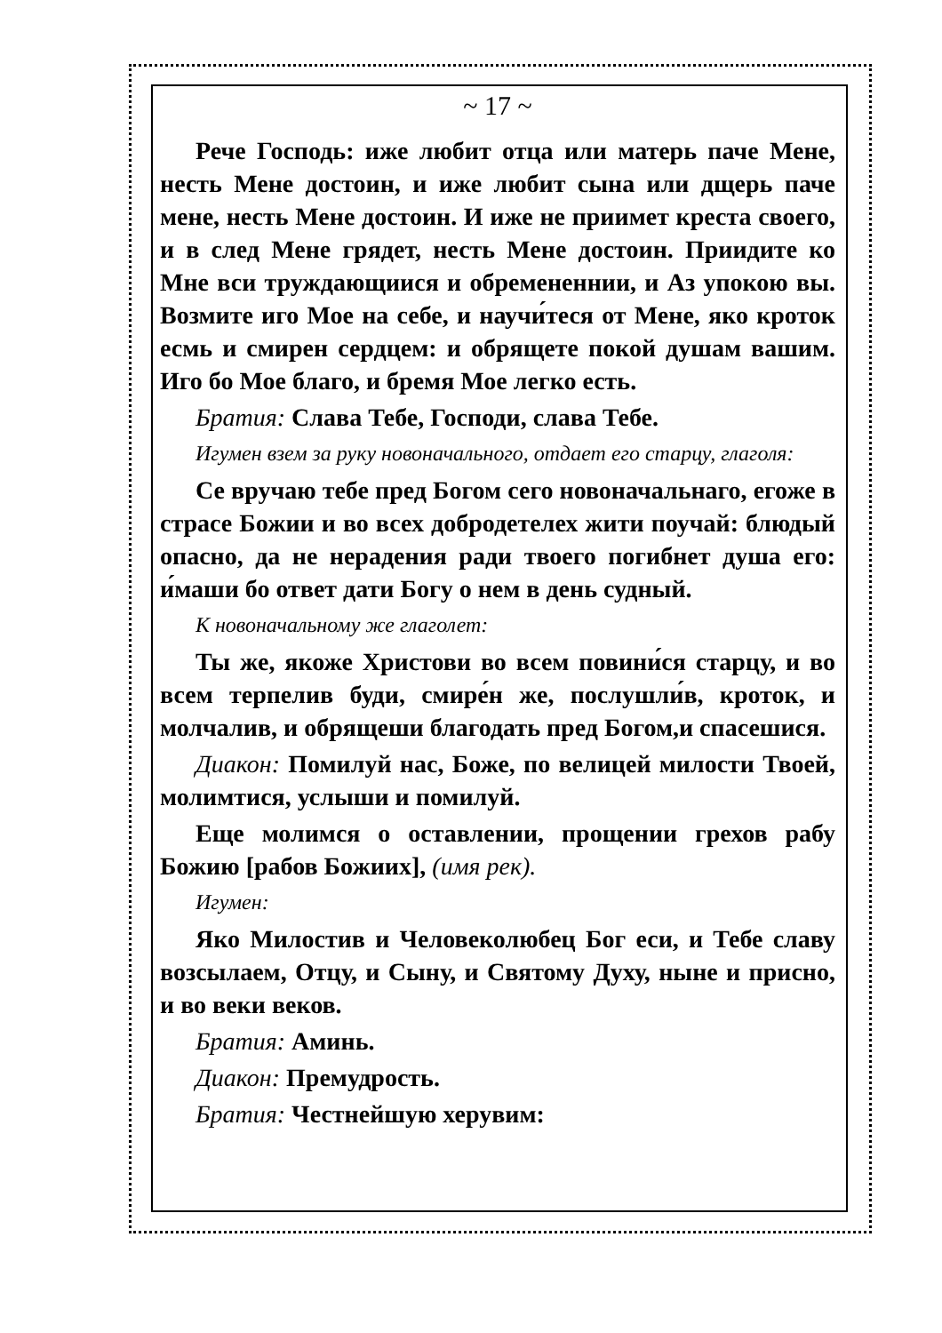~ 17 ~
Рече Господь: иже любит отца или матерь паче Мене, несть Мене достоин, и иже любит сына или дщерь паче мене, несть Мене достоин. И иже не приимет креста своего, и в след Мене грядет, несть Мене достоин. Приидите ко Мне вси труждающиися и обремененнии, и Аз упокою вы. Возмите иго Мое на себе, и научи́теся от Мене, яко кроток есмь и смирен сердцем: и обрящете покой душам вашим. Иго бо Мое благо, и бремя Мое легко есть.
Братия: Слава Тебе, Господи, слава Тебе.
Игумен взем за руку новоначального, отдает его старцу, глаголя:
Се вручаю тебе пред Богом сего новоначальнаго, егоже в страсе Божии и во всех добродетелех жити поучай: блюдый опасно, да не нерадения ради твоего погибнет душа его: и́маши бо ответ дати Богу о нем в день судный.
К новоначальному же глаголет:
Ты же, якоже Христови во всем повини́ся старцу, и во всем терпелив буди, смире́н же, послушли́в, кроток, и молчалив, и обрящеши благодать пред Богом,и спасешися.
Диакон: Помилуй нас, Боже, по велицей милости Твоей, молимтися, услыши и помилуй.
Еще молимся о оставлении, прощении грехов рабу Божию [рабов Божиих], (имя рек).
Игумен:
Яко Милостив и Человеколюбец Бог еси, и Тебе славу возсылаем, Отцу, и Сыну, и Святому Духу, ныне и присно, и во веки веков.
Братия: Аминь.
Диакон: Премудрость.
Братия: Честнейшую херувим: